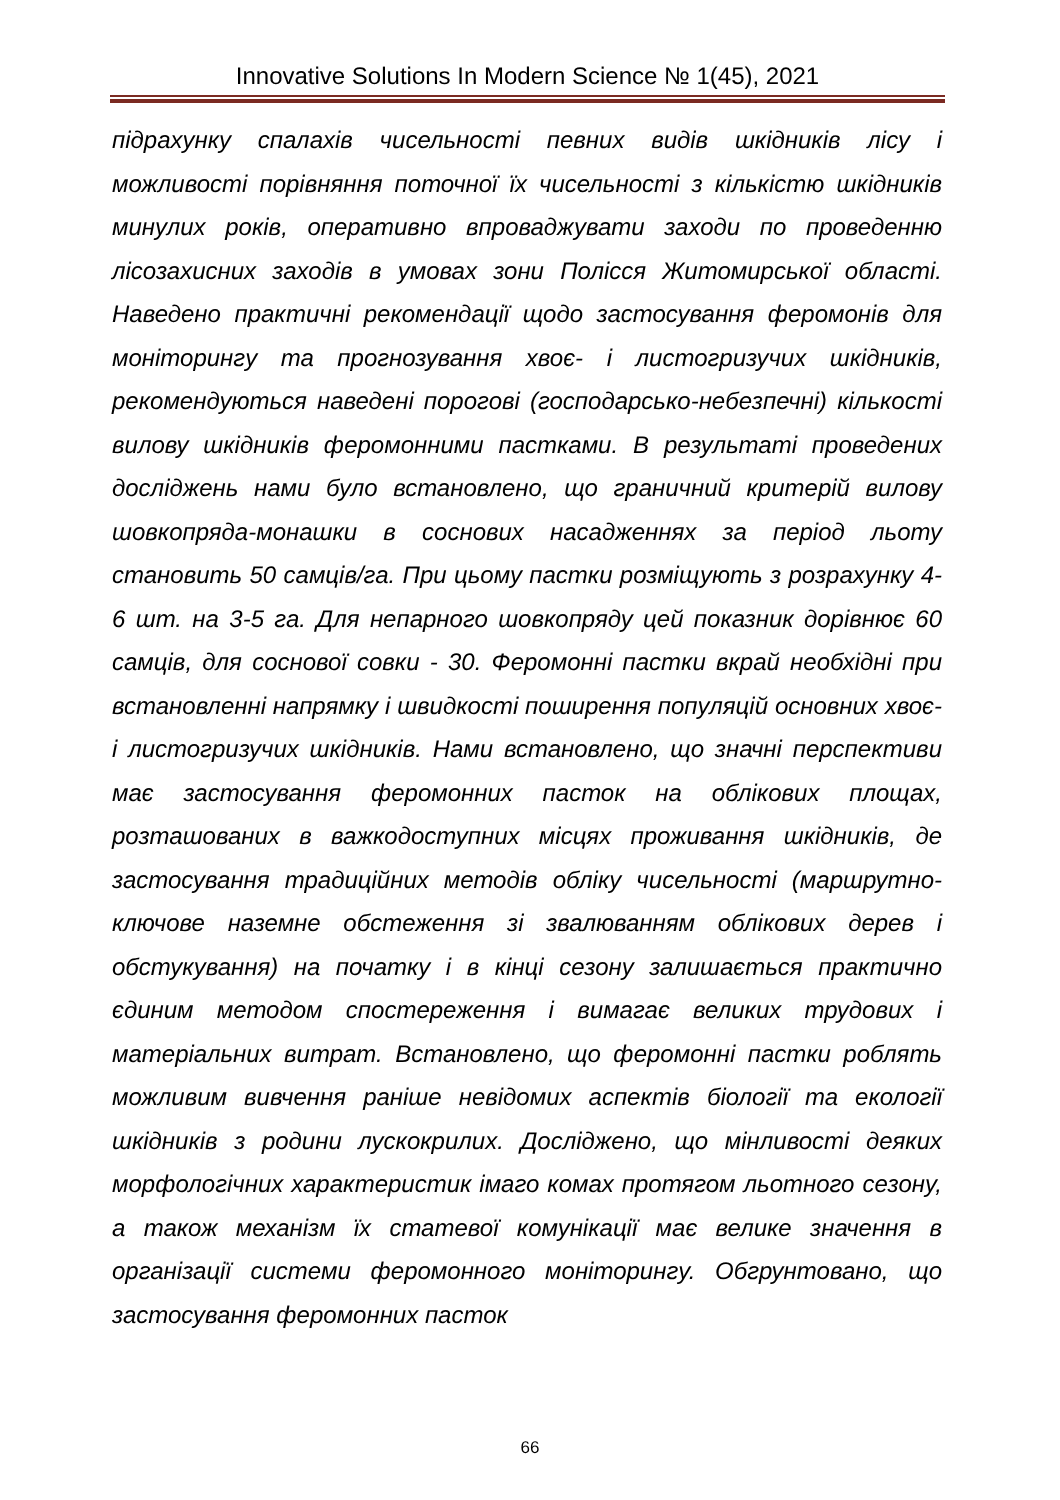Innovative Solutions In Modern Science № 1(45), 2021
підрахунку спалахів чисельності певних видів шкідників лісу і можливості порівняння поточної їх чисельності з кількістю шкідників минулих років, оперативно впроваджувати заходи по проведенню лісозахисних заходів в умовах зони Полісся Житомирської області. Наведено практичні рекомендації щодо застосування феромонів для моніторингу та прогнозування хвоє- і листогризучих шкідників, рекомендуються наведені порогові (господарсько-небезпечні) кількості вилову шкідників феромонними пастками. В результаті проведених досліджень нами було встановлено, що граничний критерій вилову шовкопряда-монашки в соснових насадженнях за період льоту становить 50 самців/га. При цьому пастки розміщують з розрахунку 4-6 шт. на 3-5 га. Для непарного шовкопряду цей показник дорівнює 60 самців, для соснової совки - 30. Феромонні пастки вкрай необхідні при встановленні напрямку і швидкості поширення популяцій основних хвоє- і листогризучих шкідників. Нами встановлено, що значні перспективи має застосування феромонних пасток на облікових площах, розташованих в важкодоступних місцях проживання шкідників, де застосування традиційних методів обліку чисельності (маршрутно-ключове наземне обстеження зі звалюванням облікових дерев і обстукування) на початку і в кінці сезону залишається практично єдиним методом спостереження і вимагає великих трудових і матеріальних витрат. Встановлено, що феромонні пастки роблять можливим вивчення раніше невідомих аспектів біології та екології шкідників з родини лускокрилих. Досліджено, що мінливості деяких морфологічних характеристик імаго комах протягом льотного сезону, а також механізм їх статевої комунікації має велике значення в організації системи феромонного моніторингу. Обгрунтовано, що застосування феромонних пасток
66